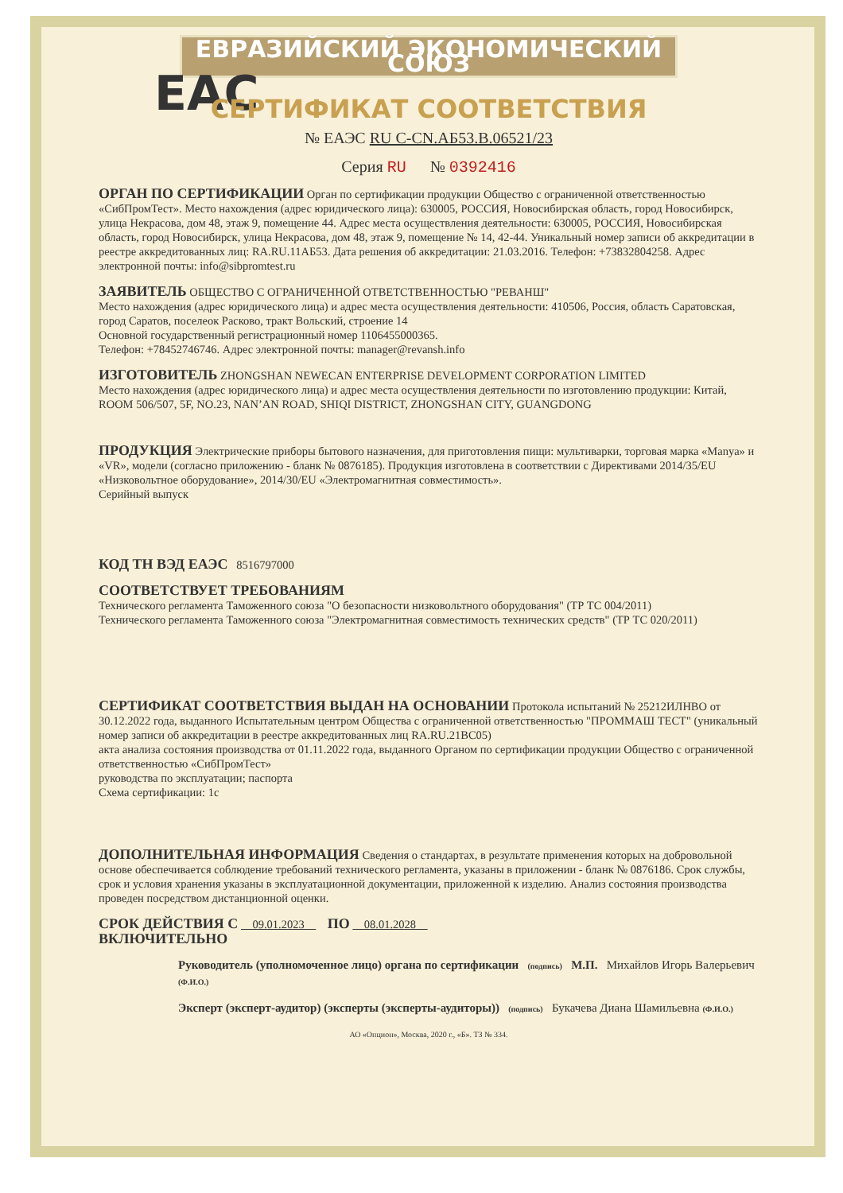ЕВРАЗИЙСКИЙ ЭКОНОМИЧЕСКИЙ СОЮЗ
EAC
СЕРТИФИКАТ СООТВЕТСТВИЯ
№ ЕАЭС RU C-CN.АБ53.В.06521/23
Серия RU № 0392416
ОРГАН ПО СЕРТИФИКАЦИИ
Орган по сертификации продукции Общество с ограниченной ответственностью «СибПромТест». Место нахождения (адрес юридического лица): 630005, РОССИЯ, Новосибирская область, город Новосибирск, улица Некрасова, дом 48, этаж 9, помещение 44. Адрес места осуществления деятельности: 630005, РОССИЯ, Новосибирская область, город Новосибирск, улица Некрасова, дом 48, этаж 9, помещение № 14, 42-44. Уникальный номер записи об аккредитации в реестре аккредитованных лиц: RA.RU.11АБ53. Дата решения об аккредитации: 21.03.2016. Телефон: +73832804258. Адрес электронной почты: info@sibpromtest.ru
ЗАЯВИТЕЛЬ
ОБЩЕСТВО С ОГРАНИЧЕННОЙ ОТВЕТСТВЕННОСТЬЮ "РЕВАНШ"
Место нахождения (адрес юридического лица) и адрес места осуществления деятельности: 410506, Россия, область Саратовская, город Саратов, поселеок Расково, тракт Вольский, строение 14
Основной государственный регистрационный номер 1106455000365.
Телефон: +78452746746. Адрес электронной почты: manager@revansh.info
ИЗГОТОВИТЕЛЬ
ZHONGSHAN NEWECAN ENTERPRISE DEVELOPMENT CORPORATION LIMITED
Место нахождения (адрес юридического лица) и адрес места осуществления деятельности по изготовлению продукции: Китай, ROOM 506/507, 5F, NO.23, NAN’AN ROAD, SHIQI DISTRICT, ZHONGSHAN CITY, GUANGDONG
ПРОДУКЦИЯ
Электрические приборы бытового назначения, для приготовления пищи: мультиварки, торговая марка «Manya» и «VR», модели (согласно приложению - бланк № 0876185). Продукция изготовлена в соответствии с Директивами 2014/35/EU «Низковольтное оборудование», 2014/30/EU «Электромагнитная совместимость».
Серийный выпуск
КОД ТН ВЭД ЕАЭС
8516797000
СООТВЕТСТВУЕТ ТРЕБОВАНИЯМ
Технического регламента Таможенного союза "О безопасности низковольтного оборудования" (ТР ТС 004/2011)
Технического регламента Таможенного союза "Электромагнитная совместимость технических средств" (ТР ТС 020/2011)
СЕРТИФИКАТ СООТВЕТСТВИЯ ВЫДАН НА ОСНОВАНИИ
Протокола испытаний № 25212ИЛНВО от 30.12.2022 года, выданного Испытательным центром Общества с ограниченной ответственностью "ПРОММАШ ТЕСТ" (уникальный номер записи об аккредитации в реестре аккредитованных лиц RA.RU.21ВС05)
акта анализа состояния производства от 01.11.2022 года, выданного Органом по сертификации продукции Общество с ограниченной ответственностью «СибПромТест»
руководства по эксплуатации; паспорта
Схема сертификации: 1с
ДОПОЛНИТЕЛЬНАЯ ИНФОРМАЦИЯ
Сведения о стандартах, в результате применения которых на добровольной основе обеспечивается соблюдение требований технического регламента, указаны в приложении - бланк № 0876186. Срок службы, срок и условия хранения указаны в эксплуатационной документации, приложенной к изделию. Анализ состояния производства проведен посредством дистанционной оценки.
СРОК ДЕЙСТВИЯ С
09.01.2023
ПО
08.01.2028
ВКЛЮЧИТЕЛЬНО
Руководитель (уполномоченное лицо) органа по сертификации (подпись) М.П. Михайлов Игорь Валерьевич (Ф.И.О.)
Эксперт (эксперт-аудитор) (эксперты (эксперты-аудиторы)) (подпись) Букачева Диана Шамильевна (Ф.И.О.)
АО «Опцион», Москва, 2020 г., «Б». ТЗ № 334.